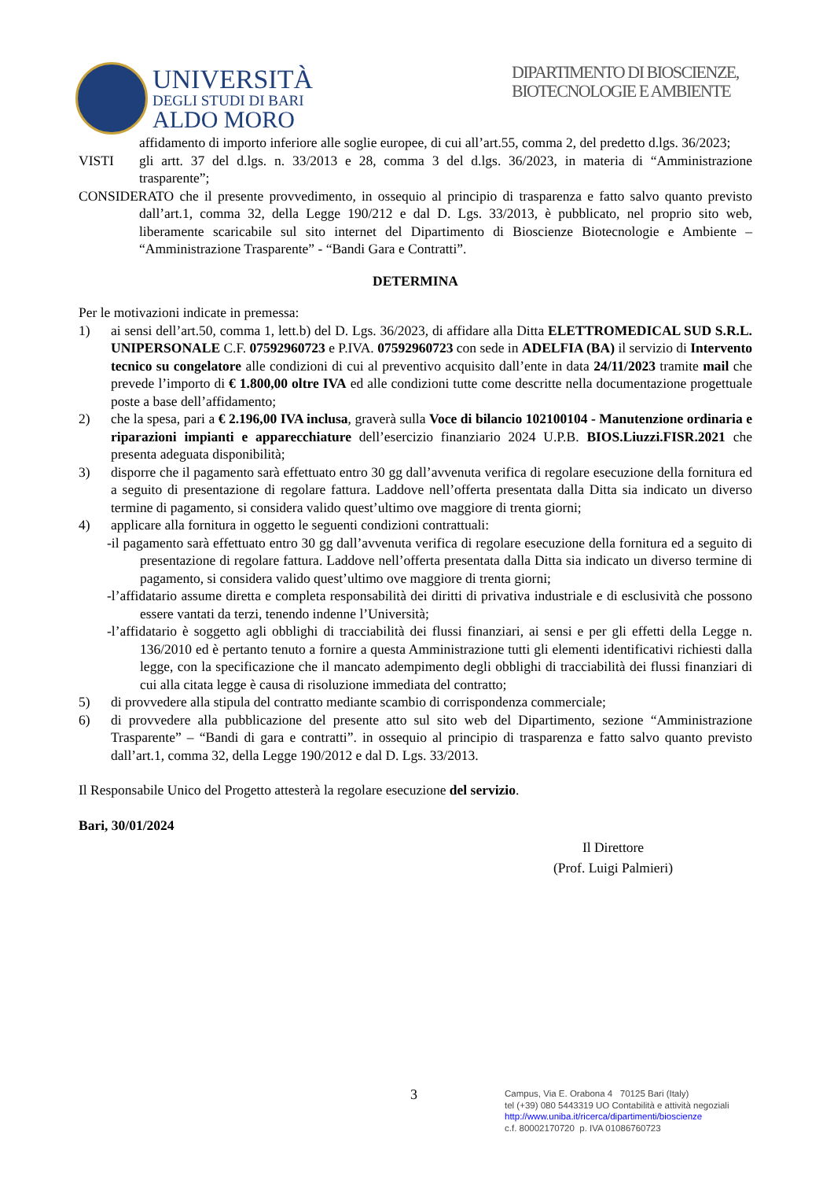UNIVERSITÀ
DEGLI STUDI DI BARI
ALDO MORO
DIPARTIMENTO DI BIOSCIENZE, BIOTECNOLOGIE E AMBIENTE
affidamento di importo inferiore alle soglie europee, di cui all’art.55, comma 2, del predetto d.lgs. 36/2023;
VISTI gli artt. 37 del d.lgs. n. 33/2013 e 28, comma 3 del d.lgs. 36/2023, in materia di “Amministrazione trasparente”;
CONSIDERATO che il presente provvedimento, in ossequio al principio di trasparenza e fatto salvo quanto previsto dall’art.1, comma 32, della Legge 190/212 e dal D. Lgs. 33/2013, è pubblicato, nel proprio sito web, liberamente scaricabile sul sito internet del Dipartimento di Bioscienze Biotecnologie e Ambiente – “Amministrazione Trasparente” - “Bandi Gara e Contratti”.
DETERMINA
Per le motivazioni indicate in premessa:
1) ai sensi dell’art.50, comma 1, lett.b) del D. Lgs. 36/2023, di affidare alla Ditta ELETTROMEDICAL SUD S.R.L. UNIPERSONALE C.F. 07592960723 e P.IVA. 07592960723 con sede in ADELFIA (BA) il servizio di Intervento tecnico su congelatore alle condizioni di cui al preventivo acquisito dall’ente in data 24/11/2023 tramite mail che prevede l’importo di € 1.800,00 oltre IVA ed alle condizioni tutte come descritte nella documentazione progettuale poste a base dell’affidamento;
2) che la spesa, pari a € 2.196,00 IVA inclusa, graverà sulla Voce di bilancio 102100104 - Manutenzione ordinaria e riparazioni impianti e apparecchiature dell’esercizio finanziario 2024 U.P.B. BIOS.Liuzzi.FISR.2021 che presenta adeguata disponibilità;
3) disporre che il pagamento sarà effettuato entro 30 gg dall’avvenuta verifica di regolare esecuzione della fornitura ed a seguito di presentazione di regolare fattura. Laddove nell’offerta presentata dalla Ditta sia indicato un diverso termine di pagamento, si considera valido quest’ultimo ove maggiore di trenta giorni;
4) applicare alla fornitura in oggetto le seguenti condizioni contrattuali:
-il pagamento sarà effettuato entro 30 gg dall’avvenuta verifica di regolare esecuzione della fornitura ed a seguito di presentazione di regolare fattura. Laddove nell’offerta presentata dalla Ditta sia indicato un diverso termine di pagamento, si considera valido quest’ultimo ove maggiore di trenta giorni;
-l’affidatario assume diretta e completa responsabilità dei diritti di privativa industriale e di esclusività che possono essere vantati da terzi, tenendo indenne l’Università;
-l’affidatario è soggetto agli obblighi di tracciabilità dei flussi finanziari, ai sensi e per gli effetti della Legge n. 136/2010 ed è pertanto tenuto a fornire a questa Amministrazione tutti gli elementi identificativi richiesti dalla legge, con la specificazione che il mancato adempimento degli obblighi di tracciabilità dei flussi finanziari di cui alla citata legge è causa di risoluzione immediata del contratto;
5) di provvedere alla stipula del contratto mediante scambio di corrispondenza commerciale;
6) di provvedere alla pubblicazione del presente atto sul sito web del Dipartimento, sezione “Amministrazione Trasparente” – “Bandi di gara e contratti”. in ossequio al principio di trasparenza e fatto salvo quanto previsto dall’art.1, comma 32, della Legge 190/2012 e dal D. Lgs. 33/2013.
Il Responsabile Unico del Progetto attesterà la regolare esecuzione del servizio.
Bari, 30/01/2024
Il Direttore
(Prof. Luigi Palmieri)
3
Campus, Via E. Orabona 4 70125 Bari (Italy)
tel (+39) 080 5443319 UO Contabilità e attività negoziali
http://www.uniba.it/ricerca/dipartimenti/bioscienze
c.f. 80002170720 p. IVA 01086760723